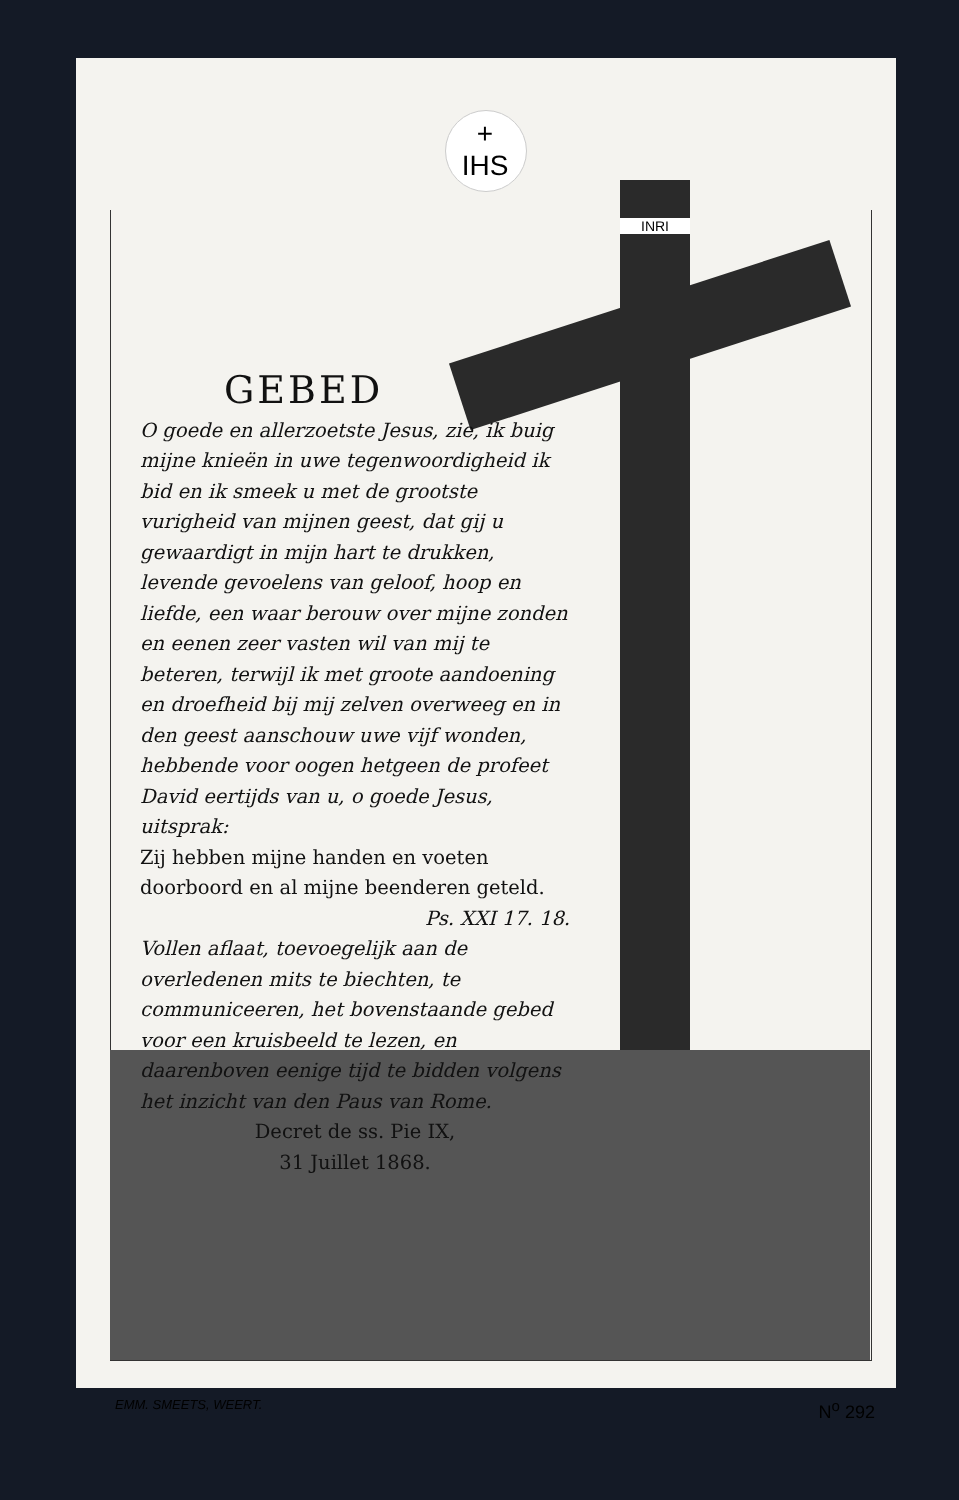+
IHS
INRI
GEBED
O goede en allerzoetste Jesus, zie, ik buig mijne knieën in uwe tegenwoordigheid ik bid en ik smeek u met de grootste vurigheid van mijnen geest, dat gij u gewaardigt in mijn hart te drukken, levende gevoelens van geloof, hoop en liefde, een waar berouw over mijne zonden en eenen zeer vasten wil van mij te beteren, terwijl ik met groote aandoening en droefheid bij mij zelven overweeg en in den geest aanschouw uwe vijf wonden, hebbende voor oogen hetgeen de profeet David eertijds van u, o goede Jesus, uitsprak:
Zij hebben mijne handen en voeten doorboord en al mijne beenderen geteld.
Ps. XXI 17. 18.
Vollen aflaat, toevoegelijk aan de overledenen mits te biechten, te communiceeren, het bovenstaande gebed voor een kruisbeeld te lezen, en daarenboven eenige tijd te bidden volgens het inzicht van den Paus van Rome.
Decret de ss. Pie IX,
31 Juillet 1868.
EMM. SMEETS, WEERT. N<sup>o</sup> 292